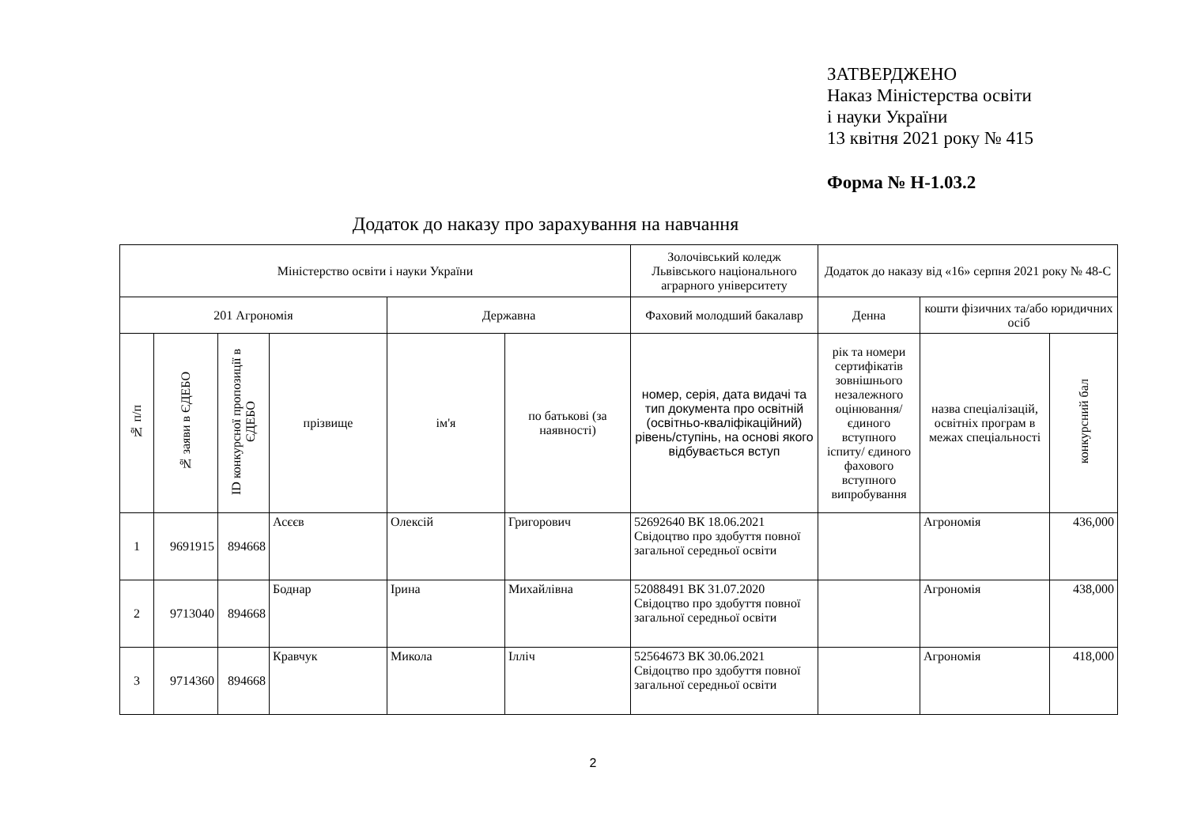ЗАТВЕРДЖЕНО
Наказ Міністерства освіти
і науки України
13 квітня 2021 року № 415
Форма № Н-1.03.2
Додаток до наказу про зарахування на навчання
| Міністерство освіти і науки України | | | | | | Золочівський коледж Львівського національного аграрного університету | Додаток до наказу від «16» серпня 2021 року № 48-С | | |
| 201 Агрономія | | | | Державна | | Фаховий молодший бакалавр | Денна | кошти фізичних та/або юридичних осіб | |
| № п/п | № заяви в ЄДЕБО | ID конкурсної пропозиції в ЄДЕБО | прізвище | ім'я | по батькові (за наявності) | номер, серія, дата видачі та тип документа про освітній (освітньо-кваліфікаційний) рівень/ступінь, на основі якого відбувається вступ | рік та номери сертифікатів зовнішнього незалежного оцінювання/ єдиного вступного іспиту/ єдиного фахового вступного випробування | назва спеціалізацій, освітніх програм в межах спеціальності | конкурсний бал |
| 1 | 9691915 | 894668 | Асєєв | Олексій | Григорович | 52692640 ВК 18.06.2021 Свідоцтво про здобуття повної загальної середньої освіти | | Агрономія | 436,000 |
| 2 | 9713040 | 894668 | Боднар | Ірина | Михайлівна | 52088491 ВК 31.07.2020 Свідоцтво про здобуття повної загальної середньої освіти | | Агрономія | 438,000 |
| 3 | 9714360 | 894668 | Кравчук | Микола | Ілліч | 52564673 ВК 30.06.2021 Свідоцтво про здобуття повної загальної середньої освіти | | Агрономія | 418,000 |
2